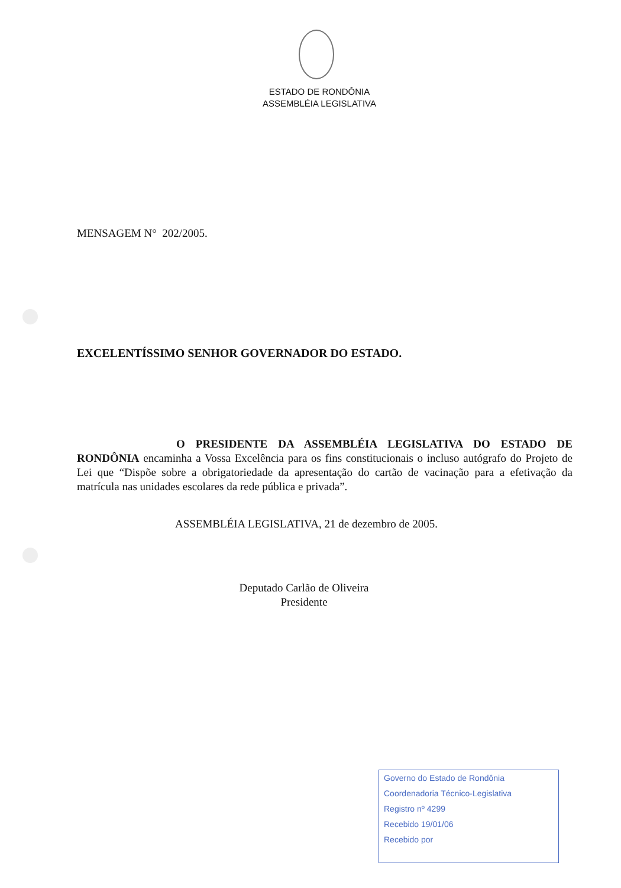ESTADO DE RONDÔNIA
ASSEMBLÉIA LEGISLATIVA
MENSAGEM N° 202/2005.
EXCELENTÍSSIMO SENHOR GOVERNADOR DO ESTADO.
O PRESIDENTE DA ASSEMBLÉIA LEGISLATIVA DO ESTADO DE RONDÔNIA encaminha a Vossa Excelência para os fins constitucionais o incluso autógrafo do Projeto de Lei que “Dispõe sobre a obrigatoriedade da apresentação do cartão de vacinação para a efetivação da matrícula nas unidades escolares da rede pública e privada”.
ASSEMBLÉIA LEGISLATIVA, 21 de dezembro de 2005.
Deputado Carlão de Oliveira
Presidente
Governo do Estado de Rondônia
Coordenadoria Técnico-Legislativa
Registro nº 4299
Recebido 19/01/06
Recebido por